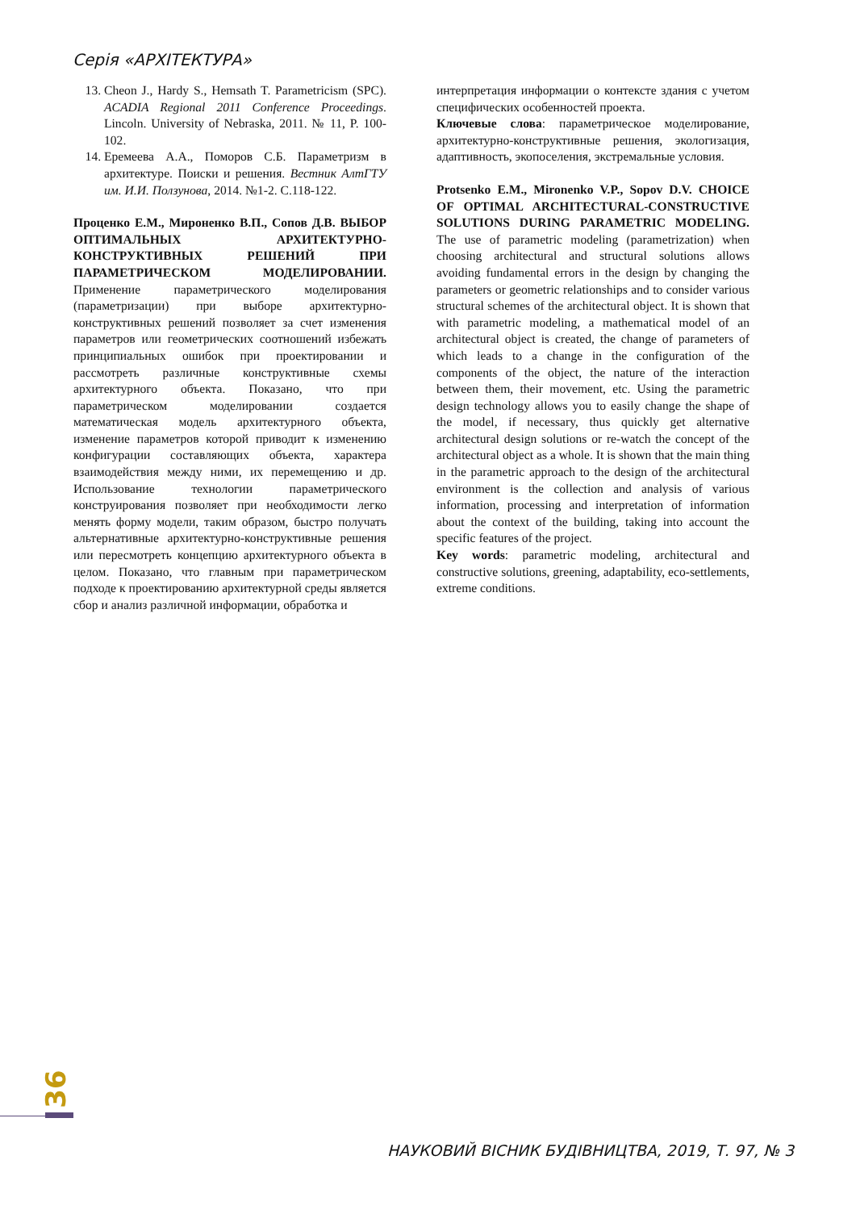Серія «АРХІТЕКТУРА»
13. Cheon J., Hardy S., Hemsath T. Parametricism (SPC). ACADIA Regional 2011 Conference Proceedings. Lincoln. University of Nebraska, 2011. № 11, P. 100-102.
14. Еремеева А.А., Поморов С.Б. Параметризм в архитектуре. Поиски и решения. Вестник АлтГТУ им. И.И. Ползунова, 2014. №1-2. С.118-122.
Проценко Е.М., Мироненко В.П., Сопов Д.В. ВЫБОР ОПТИМАЛЬНЫХ АРХИТЕКТУРНО-КОНСТРУКТИВНЫХ РЕШЕНИЙ ПРИ ПАРАМЕТРИЧЕСКОМ МОДЕЛИРОВАНИИ. Применение параметрического моделирования (параметризации) при выборе архитектурно-конструктивных решений позволяет за счет изменения параметров или геометрических соотношений избежать принципиальных ошибок при проектировании и рассмотреть различные конструктивные схемы архитектурного объекта. Показано, что при параметрическом моделировании создается математическая модель архитектурного объекта, изменение параметров которой приводит к изменению конфигурации составляющих объекта, характера взаимодействия между ними, их перемещению и др. Использование технологии параметрического конструирования позволяет при необходимости легко менять форму модели, таким образом, быстро получать альтернативные архитектурно-конструктивные решения или пересмотреть концепцию архитектурного объекта в целом. Показано, что главным при параметрическом подходе к проектированию архитектурной среды является сбор и анализ различной информации, обработка и
интерпретация информации о контексте здания с учетом специфических особенностей проекта.
Ключевые слова: параметрическое моделирование, архитектурно-конструктивные решения, экологизация, адаптивность, экопоселения, экстремальные условия.
Protsenko E.M., Mironenko V.P., Sopov D.V. CHOICE OF OPTIMAL ARCHITECTURAL-CONSTRUCTIVE SOLUTIONS DURING PARAMETRIC MODELING. The use of parametric modeling (parametrization) when choosing architectural and structural solutions allows avoiding fundamental errors in the design by changing the parameters or geometric relationships and to consider various structural schemes of the architectural object. It is shown that with parametric modeling, a mathematical model of an architectural object is created, the change of parameters of which leads to a change in the configuration of the components of the object, the nature of the interaction between them, their movement, etc. Using the parametric design technology allows you to easily change the shape of the model, if necessary, thus quickly get alternative architectural design solutions or re-watch the concept of the architectural object as a whole. It is shown that the main thing in the parametric approach to the design of the architectural environment is the collection and analysis of various information, processing and interpretation of information about the context of the building, taking into account the specific features of the project.
Key words: parametric modeling, architectural and constructive solutions, greening, adaptability, eco-settlements, extreme conditions.
36
НАУКОВИЙ ВІСНИК БУДІВНИЦТВА, 2019, Т. 97, № 3